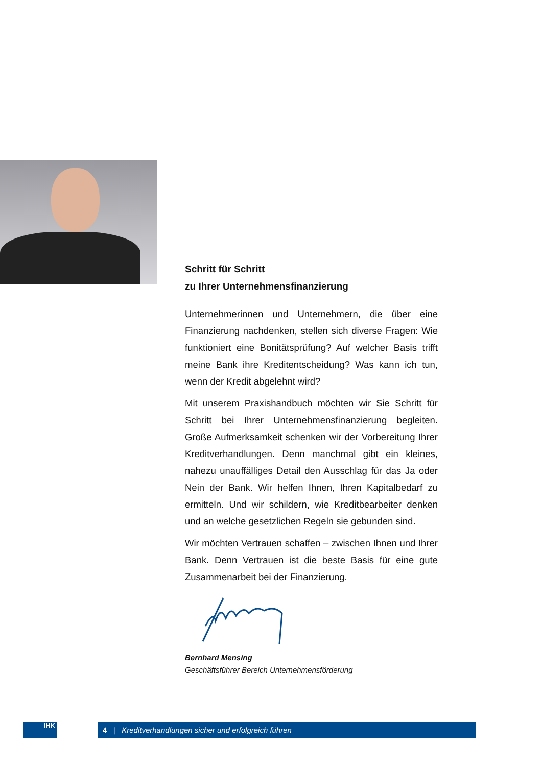Schritt für Schritt
zu Ihrer Unternehmensfinanzierung
Unternehmerinnen und Unternehmern, die über eine Finanzierung nachdenken, stellen sich diverse Fragen: Wie funktioniert eine Bonitätsprüfung? Auf welcher Basis trifft meine Bank ihre Kreditentscheidung? Was kann ich tun, wenn der Kredit abgelehnt wird?
Mit unserem Praxishandbuch möchten wir Sie Schritt für Schritt bei Ihrer Unternehmensfinanzierung beglei­ten. Große Aufmerksamkeit schenken wir der Vorberei­tung Ihrer Kreditverhandlungen. Denn manchmal gibt ein kleines, nahezu unauffälliges Detail den Ausschlag für das Ja oder Nein der Bank. Wir helfen Ihnen, Ihren Kapitalbedarf zu ermitteln. Und wir schildern, wie Kredit­bearbeiter denken und an welche gesetzlichen Regeln sie gebunden sind.
Wir möchten Vertrauen schaffen – zwischen Ihnen und Ihrer Bank. Denn Vertrauen ist die beste Basis für eine gute Zusammenarbeit bei der Finanzierung.
Bernhard Mensing
Geschäftsführer Bereich Unternehmensförderung
IHK
4 | Kreditverhandlungen sicher und erfolgreich führen